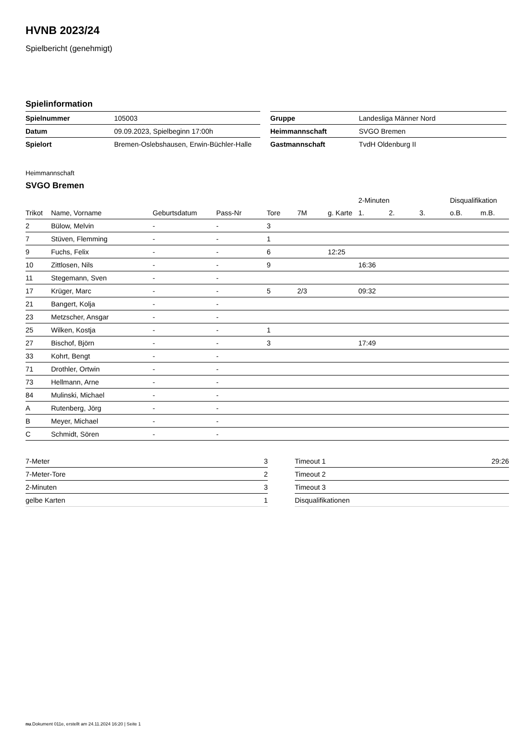HVNB 2023/24
Spielbericht (genehmigt)
Spielinformation
| Spielnummer | 105003 |
| Datum | 09.09.2023, Spielbeginn 17:00h |
| Spielort | Bremen-Oslebshausen, Erwin-Büchler-Halle |
| Gruppe | Landesliga Männer Nord |
| Heimmannschaft | SVGO Bremen |
| Gastmannschaft | TvdH Oldenburg II |
Heimmannschaft
SVGO Bremen
| | | | | | | | 2-Minuten | | | Disqualifikation | |
| Trikot | Name, Vorname | Geburtsdatum | Pass-Nr | Tore | 7M | g. Karte | 1. | 2. | 3. | o.B. | m.B. |
| 2 | Bülow, Melvin | - | - | 3 | | | | | | | |
| 7 | Stüven, Flemming | - | - | 1 | | | | | | | |
| 9 | Fuchs, Felix | - | - | 6 | | 12:25 | | | | | |
| 10 | Zittlosen, Nils | - | - | 9 | | | 16:36 | | | | |
| 11 | Stegemann, Sven | - | - | | | | | | | | |
| 17 | Krüger, Marc | - | - | 5 | 2/3 | | 09:32 | | | | |
| 21 | Bangert, Kolja | - | - | | | | | | | | |
| 23 | Metzscher, Ansgar | - | - | | | | | | | | |
| 25 | Wilken, Kostja | - | - | 1 | | | | | | | |
| 27 | Bischof, Björn | - | - | 3 | | | 17:49 | | | | |
| 33 | Kohrt, Bengt | - | - | | | | | | | | |
| 71 | Drothler, Ortwin | - | - | | | | | | | | |
| 73 | Hellmann, Arne | - | - | | | | | | | | |
| 84 | Mulinski, Michael | - | - | | | | | | | | |
| A | Rutenberg, Jörg | - | - | | | | | | | | |
| B | Meyer, Michael | - | - | | | | | | | | |
| C | Schmidt, Sören | - | - | | | | | | | | |
| 7-Meter | 3 |
| 7-Meter-Tore | 2 |
| 2-Minuten | 3 |
| gelbe Karten | 1 |
| Timeout 1 | 29:26 |
| Timeout 2 | |
| Timeout 3 | |
| Disqualifikationen | |
nu.Dokument 011e, erstellt am 24.11.2024 16:20 | Seite 1